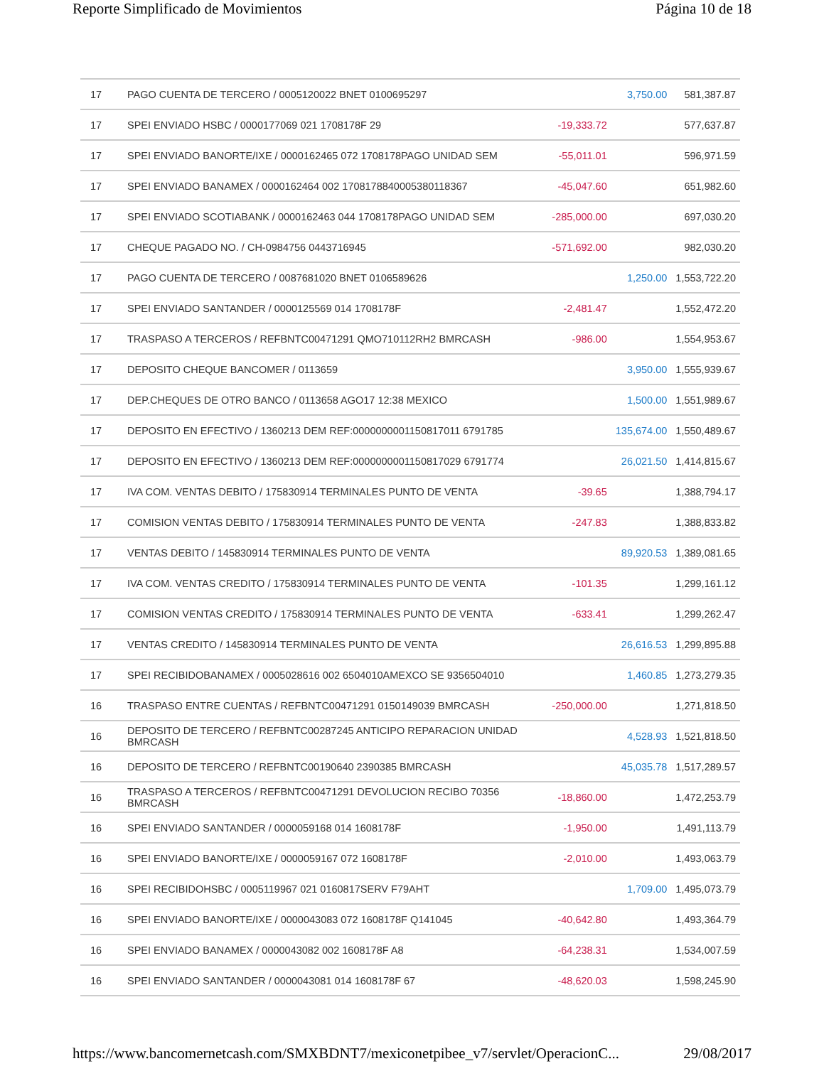Reporte Simplificado de Movimientos Página 10 de 18
| 17 | PAGO CUENTA DE TERCERO / 0005120022 BNET 0100695297 | | 3,750.00 | 581,387.87 |
| 17 | SPEI ENVIADO HSBC / 0000177069 021 1708178F 29 | -19,333.72 | | 577,637.87 |
| 17 | SPEI ENVIADO BANORTE/IXE / 0000162465 072 1708178PAGO UNIDAD SEM | -55,011.01 | | 596,971.59 |
| 17 | SPEI ENVIADO BANAMEX / 0000162464 002 1708178840005380118367 | -45,047.60 | | 651,982.60 |
| 17 | SPEI ENVIADO SCOTIABANK / 0000162463 044 1708178PAGO UNIDAD SEM | -285,000.00 | | 697,030.20 |
| 17 | CHEQUE PAGADO NO. / CH-0984756 0443716945 | -571,692.00 | | 982,030.20 |
| 17 | PAGO CUENTA DE TERCERO / 0087681020 BNET 0106589626 | | 1,250.00 | 1,553,722.20 |
| 17 | SPEI ENVIADO SANTANDER / 0000125569 014 1708178F | -2,481.47 | | 1,552,472.20 |
| 17 | TRASPASO A TERCEROS / REFBNTC00471291 QMO710112RH2 BMRCASH | -986.00 | | 1,554,953.67 |
| 17 | DEPOSITO CHEQUE BANCOMER / 0113659 | | 3,950.00 | 1,555,939.67 |
| 17 | DEP.CHEQUES DE OTRO BANCO / 0113658 AGO17 12:38 MEXICO | | 1,500.00 | 1,551,989.67 |
| 17 | DEPOSITO EN EFECTIVO / 1360213 DEM REF:0000000001150817011 6791785 | | 135,674.00 | 1,550,489.67 |
| 17 | DEPOSITO EN EFECTIVO / 1360213 DEM REF:0000000001150817029 6791774 | | 26,021.50 | 1,414,815.67 |
| 17 | IVA COM. VENTAS DEBITO / 175830914 TERMINALES PUNTO DE VENTA | -39.65 | | 1,388,794.17 |
| 17 | COMISION VENTAS DEBITO / 175830914 TERMINALES PUNTO DE VENTA | -247.83 | | 1,388,833.82 |
| 17 | VENTAS DEBITO / 145830914 TERMINALES PUNTO DE VENTA | | 89,920.53 | 1,389,081.65 |
| 17 | IVA COM. VENTAS CREDITO / 175830914 TERMINALES PUNTO DE VENTA | -101.35 | | 1,299,161.12 |
| 17 | COMISION VENTAS CREDITO / 175830914 TERMINALES PUNTO DE VENTA | -633.41 | | 1,299,262.47 |
| 17 | VENTAS CREDITO / 145830914 TERMINALES PUNTO DE VENTA | | 26,616.53 | 1,299,895.88 |
| 17 | SPEI RECIBIDOBANAMEX / 0005028616 002 6504010AMEXCO SE 9356504010 | | 1,460.85 | 1,273,279.35 |
| 16 | TRASPASO ENTRE CUENTAS / REFBNTC00471291 0150149039 BMRCASH | -250,000.00 | | 1,271,818.50 |
| 16 | DEPOSITO DE TERCERO / REFBNTC00287245 ANTICIPO REPARACION UNIDAD BMRCASH | | 4,528.93 | 1,521,818.50 |
| 16 | DEPOSITO DE TERCERO / REFBNTC00190640 2390385 BMRCASH | | 45,035.78 | 1,517,289.57 |
| 16 | TRASPASO A TERCEROS / REFBNTC00471291 DEVOLUCION RECIBO 70356 BMRCASH | -18,860.00 | | 1,472,253.79 |
| 16 | SPEI ENVIADO SANTANDER / 0000059168 014 1608178F | -1,950.00 | | 1,491,113.79 |
| 16 | SPEI ENVIADO BANORTE/IXE / 0000059167 072 1608178F | -2,010.00 | | 1,493,063.79 |
| 16 | SPEI RECIBIDOHSBC / 0005119967 021 0160817SERV F79AHT | | 1,709.00 | 1,495,073.79 |
| 16 | SPEI ENVIADO BANORTE/IXE / 0000043083 072 1608178F Q141045 | -40,642.80 | | 1,493,364.79 |
| 16 | SPEI ENVIADO BANAMEX / 0000043082 002 1608178F A8 | -64,238.31 | | 1,534,007.59 |
| 16 | SPEI ENVIADO SANTANDER / 0000043081 014 1608178F 67 | -48,620.03 | | 1,598,245.90 |
https://www.bancomernetcash.com/SMXBDNT7/mexiconetpibee_v7/servlet/OperacionC... 29/08/2017